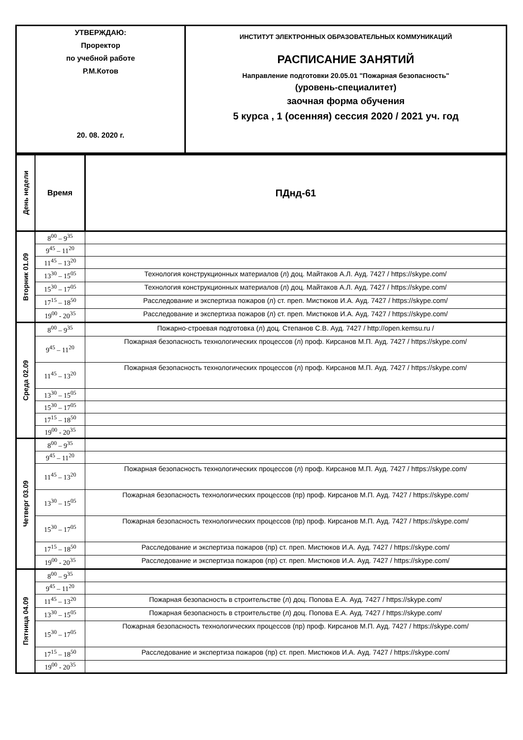| УТВЕРЖДАЮ: Проректор по учебной работе Р.М.Котов 20. 08. 2020 г. | ИНСТИТУТ ЭЛЕКТРОННЫХ ОБРАЗОВАТЕЛЬНЫХ КОММУНИКАЦИЙ РАСПИСАНИЕ ЗАНЯТИЙ Направление подготовки 20.05.01 "Пожарная безопасность" (уровень-специалитет) заочная форма обучения 5 курса , 1 (осенняя) сессия 2020 / 2021 уч. год |
| День недели | Время | ПДнд-61 |
| Вторник 01.09 | 8<sup>00</sup> – 9<sup>35</sup> | |
| | 9<sup>45</sup> – 11<sup>20</sup> | |
| | 11<sup>45</sup> – 13<sup>20</sup> | |
| | 13<sup>30</sup> – 15<sup>05</sup> | Технология конструкционных материалов (л) доц. Майтаков А.Л. Ауд. 7427 / https://skype.com/ |
| | 15<sup>30</sup> – 17<sup>05</sup> | Технология конструкционных материалов (л) доц. Майтаков А.Л. Ауд. 7427 / https://skype.com/ |
| | 17<sup>15</sup> – 18<sup>50</sup> | Расследование и экспертиза пожаров (л) ст. преп. Мистюков И.А. Ауд. 7427 / https://skype.com/ |
| | 19<sup>00</sup> - 20<sup>35</sup> | Расследование и экспертиза пожаров (л) ст. преп. Мистюков И.А. Ауд. 7427 / https://skype.com/ |
| Среда 02.09 | 8<sup>00</sup> – 9<sup>35</sup> | Пожарно-строевая подготовка (л) доц. Степанов С.В. Ауд. 7427 / http://open.kemsu.ru / |
| | 9<sup>45</sup> – 11<sup>20</sup> | Пожарная безопасность технологических процессов (л) проф. Кирсанов М.П. Ауд. 7427 / https://skype.com/ |
| | 11<sup>45</sup> – 13<sup>20</sup> | Пожарная безопасность технологических процессов (л) проф. Кирсанов М.П. Ауд. 7427 / https://skype.com/ |
| | 13<sup>30</sup> – 15<sup>05</sup> | |
| | 15<sup>30</sup> – 17<sup>05</sup> | |
| | 17<sup>15</sup> – 18<sup>50</sup> | |
| | 19<sup>00</sup> - 20<sup>35</sup> | |
| Четверг 03.09 | 8<sup>00</sup> – 9<sup>35</sup> | |
| | 9<sup>45</sup> – 11<sup>20</sup> | |
| | 11<sup>45</sup> – 13<sup>20</sup> | Пожарная безопасность технологических процессов (л) проф. Кирсанов М.П. Ауд. 7427 / https://skype.com/ |
| | 13<sup>30</sup> – 15<sup>05</sup> | Пожарная безопасность технологических процессов (пр) проф. Кирсанов М.П. Ауд. 7427 / https://skype.com/ |
| | 15<sup>30</sup> – 17<sup>05</sup> | Пожарная безопасность технологических процессов (пр) проф. Кирсанов М.П. Ауд. 7427 / https://skype.com/ |
| | 17<sup>15</sup> – 18<sup>50</sup> | Расследование и экспертиза пожаров (пр) ст. преп. Мистюков И.А. Ауд. 7427 / https://skype.com/ |
| | 19<sup>00</sup> - 20<sup>35</sup> | Расследование и экспертиза пожаров (пр) ст. преп. Мистюков И.А. Ауд. 7427 / https://skype.com/ |
| Пятница 04.09 | 8<sup>00</sup> – 9<sup>35</sup> | |
| | 9<sup>45</sup> – 11<sup>20</sup> | |
| | 11<sup>45</sup> – 13<sup>20</sup> | Пожарная безопасность в строительстве (л) доц. Попова Е.А. Ауд. 7427 / https://skype.com/ |
| | 13<sup>30</sup> – 15<sup>05</sup> | Пожарная безопасность в строительстве (л) доц. Попова Е.А. Ауд. 7427 / https://skype.com/ |
| | 15<sup>30</sup> – 17<sup>05</sup> | Пожарная безопасность технологических процессов (пр) проф. Кирсанов М.П. Ауд. 7427 / https://skype.com/ |
| | 17<sup>15</sup> – 18<sup>50</sup> | Расследование и экспертиза пожаров (пр) ст. преп. Мистюков И.А. Ауд. 7427 / https://skype.com/ |
| | 19<sup>00</sup> - 20<sup>35</sup> | |